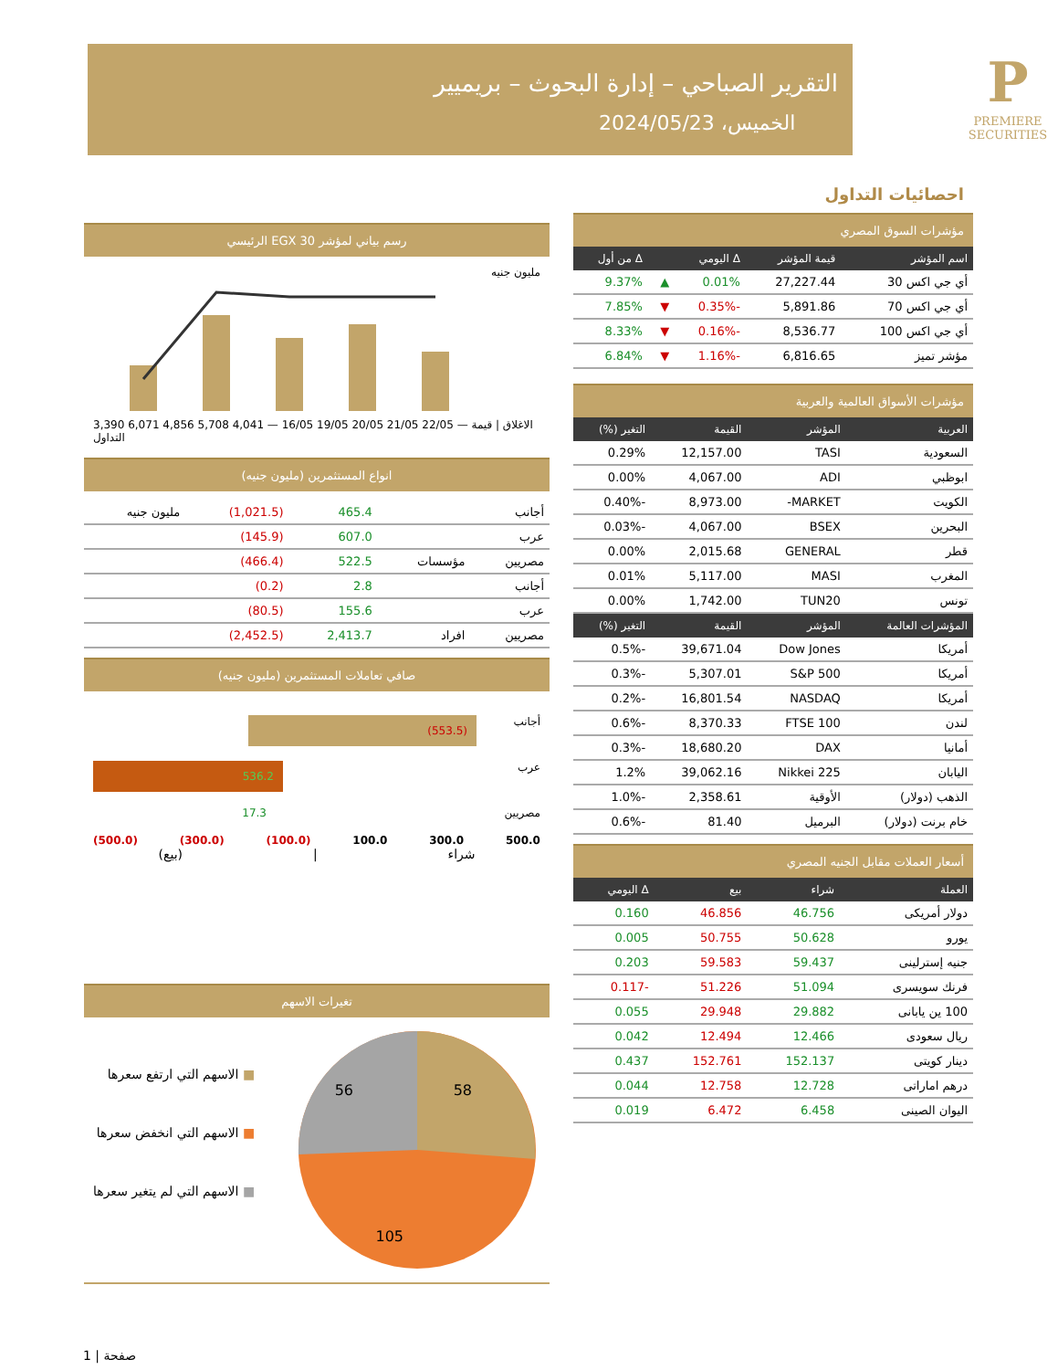التقرير الصباحي – إدارة البحوث – بريميير
الخميس، 2024/05/23
P
PREMIERE SECURITIES
احصائيات التداول
مؤشرات السوق المصري
| اسم المؤشر | قيمة المؤشر | Δ اليومي | | Δ من أول |
| --- | --- | --- | --- | --- |
| أي جي اكس 30 | 27,227.44 | 0.01% | ▲ | 9.37% |
| أي جي اكس 70 | 5,891.86 | -0.35% | ▼ | 7.85% |
| أي جي اكس 100 | 8,536.77 | -0.16% | ▼ | 8.33% |
| مؤشر تميز | 6,816.65 | -1.16% | ▼ | 6.84% |
مؤشرات الأسواق العالمية والعربية
| العربية | المؤشر | القيمة | التغير (%) |
| --- | --- | --- | --- |
| السعودية | TASI | 12,157.00 | 0.29% |
| ابوظبي | ADI | 4,067.00 | 0.00% |
| الكويت | MARKET- | 8,973.00 | -0.40% |
| البحرين | BSEX | 4,067.00 | -0.03% |
| قطر | GENERAL | 2,015.68 | 0.00% |
| المغرب | MASI | 5,117.00 | 0.01% |
| تونس | TUN20 | 1,742.00 | 0.00% |
| المؤشرات العالمة | المؤشر | القيمة | التغير (%) |
| أمريكا | Dow Jones | 39,671.04 | -0.5% |
| أمريكا | S&P 500 | 5,307.01 | -0.3% |
| أمريكا | NASDAQ | 16,801.54 | -0.2% |
| لندن | FTSE 100 | 8,370.33 | -0.6% |
| أمانيا | DAX | 18,680.20 | -0.3% |
| اليابان | Nikkei 225 | 39,062.16 | 1.2% |
| الذهب (دولار) | الأوقية | 2,358.61 | -1.0% |
| خام برنت (دولار) | البرميل | 81.40 | -0.6% |
أسعار العملات مقابل الجنيه المصري
| العملة | شراء | بيع | Δ اليومي |
| --- | --- | --- | --- |
| دولار أمريكى | 46.756 | 46.856 | 0.160 |
| يورو | 50.628 | 50.755 | 0.005 |
| جنيه إسترلينى | 59.437 | 59.583 | 0.203 |
| فرنك سويسرى | 51.094 | 51.226 | -0.117 |
| 100 ين يابانى | 29.882 | 29.948 | 0.055 |
| ريال سعودى | 12.466 | 12.494 | 0.042 |
| دينار كويتى | 152.137 | 152.761 | 0.437 |
| درهم اماراتى | 12.728 | 12.758 | 0.044 |
| اليوان الصينى | 6.458 | 6.472 | 0.019 |
رسم بياني لمؤشر EGX 30 الرئيسي
مليون جنيه
3,390 6,071 4,856 5,708 4,041 — 16/05 19/05 20/05 21/05 22/05 — الاغلاق | قيمة التداول
انواع المستثمرين (مليون جنيه)
| أجانب | | 465.4 | (1,021.5) | مليون جنيه |
| عرب | | 607.0 | (145.9) | |
| مصريين | مؤسسات | 522.5 | (466.4) | |
| أجانب | | 2.8 | (0.2) | |
| عرب | | 155.6 | (80.5) | |
| مصريين | افراد | 2,413.7 | (2,452.5) | |
صافي تعاملات المستثمرين (مليون جنيه)
أجانب (553.5)
عرب 536.2
مصريين 17.3
(500.0) (300.0) (100.0) 100.0 300.0 500.0
شراء | (بيع)
تغيرات الاسهم
58
56
105
■ الاسهم التي ارتفع سعرها
■ الاسهم التي انخفض سعرها
■ الاسهم التي لم يتغير سعرها
1 | صفحة